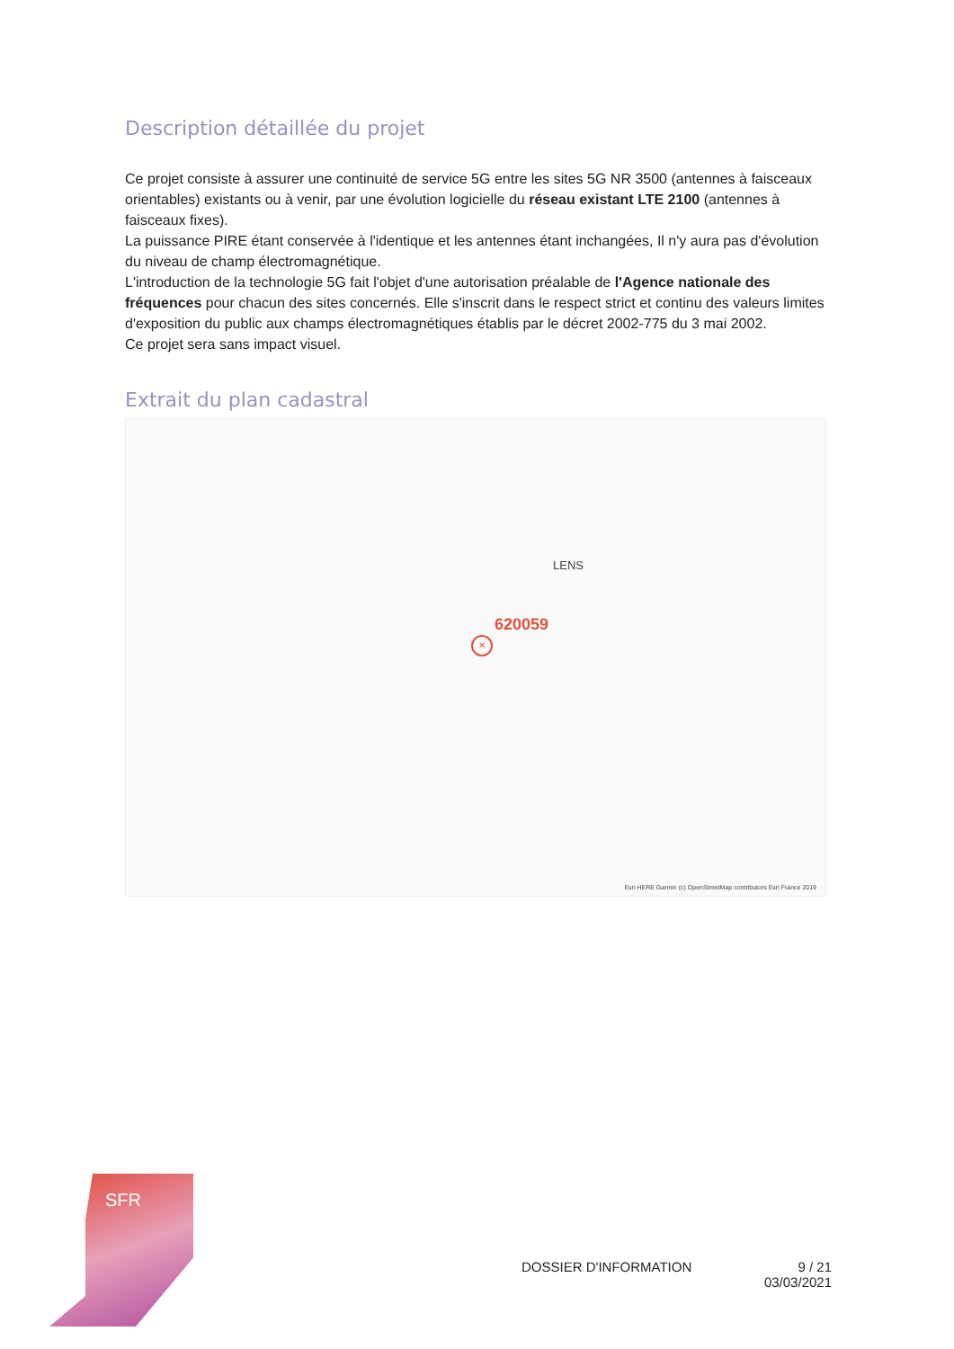Description détaillée du projet
Ce projet consiste à assurer une continuité de service 5G entre les sites 5G NR 3500 (antennes à faisceaux orientables) existants ou à venir, par une évolution logicielle du réseau existant LTE 2100 (antennes à faisceaux fixes).
La puissance PIRE étant conservée à l'identique et les antennes étant inchangées, Il n'y aura pas d'évolution du niveau de champ électromagnétique.
L'introduction de la technologie 5G fait l'objet d'une autorisation préalable de l'Agence nationale des fréquences pour chacun des sites concernés. Elle s'inscrit dans le respect strict et continu des valeurs limites d'exposition du public aux champs électromagnétiques établis par le décret 2002-775 du 3 mai 2002.
Ce projet sera sans impact visuel.
Extrait du plan cadastral
LENS
620059
✕
Esri HERE Garmin (c) OpenStreetMap contributors Esri France 2019
SFR
DOSSIER D'INFORMATION 9 / 21
03/03/2021